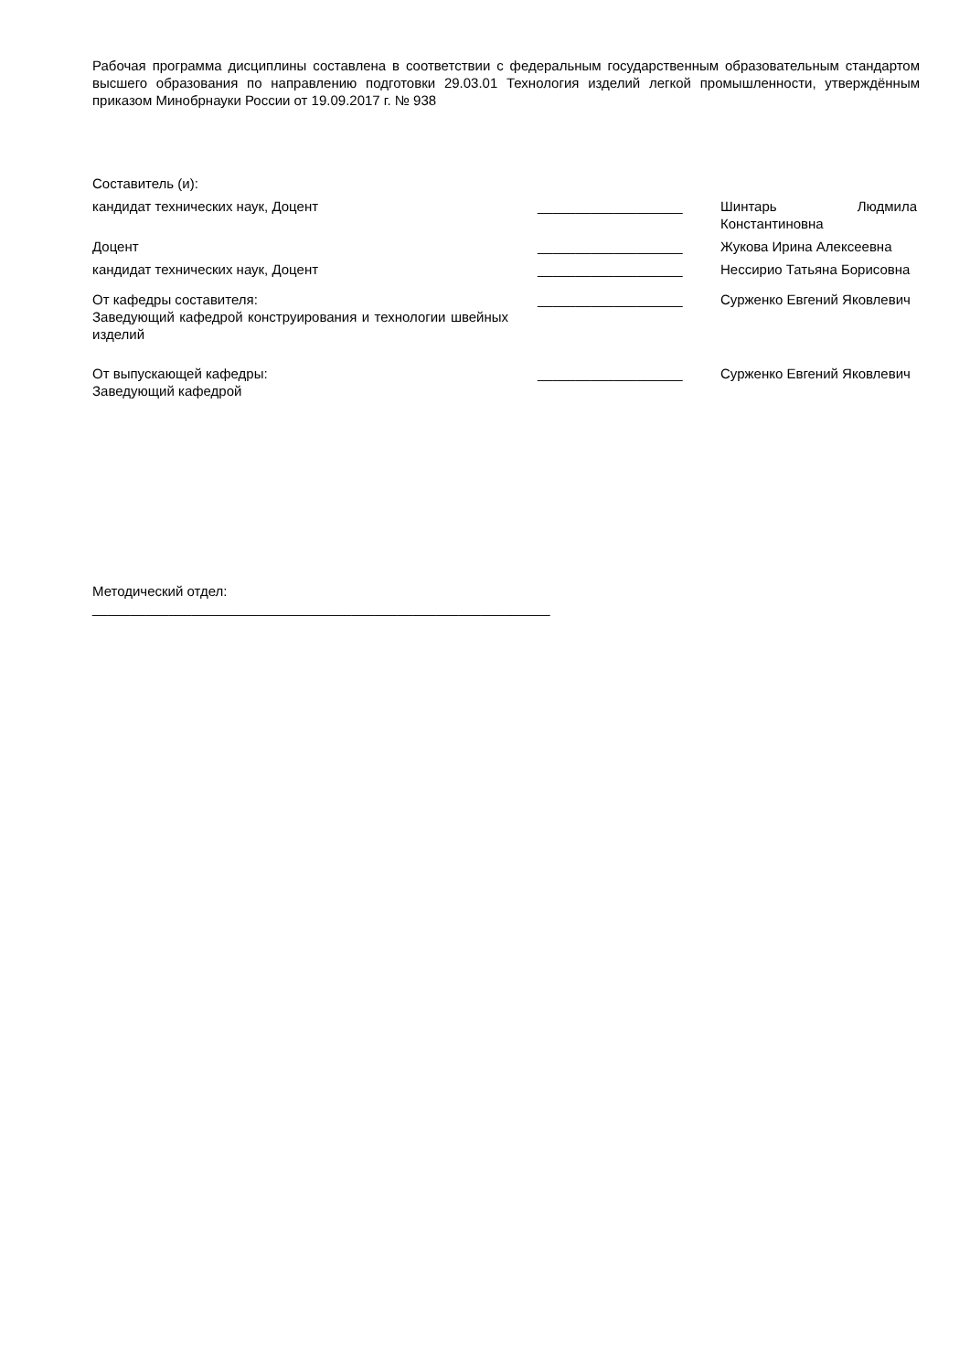Рабочая программа дисциплины составлена в соответствии с федеральным государственным образовательным стандартом высшего образования по направлению подготовки 29.03.01 Технология изделий легкой промышленности, утверждённым приказом Минобрнауки России от 19.09.2017 г. № 938
Составитель (и):
кандидат технических наук, Доцент ___________________ Шинтарь Людмила Константиновна
Доцент ___________________ Жукова Ирина Алексеевна
кандидат технических наук, Доцент ___________________ Нессирио Татьяна Борисовна
От кафедры составителя:
Заведующий кафедрой конструирования и технологии швейных изделий
___________________ Сурженко Евгений Яковлевич
От выпускающей кафедры:
Заведующий кафедрой
___________________ Сурженко Евгений Яковлевич
Методический отдел:
____________________________________________________________